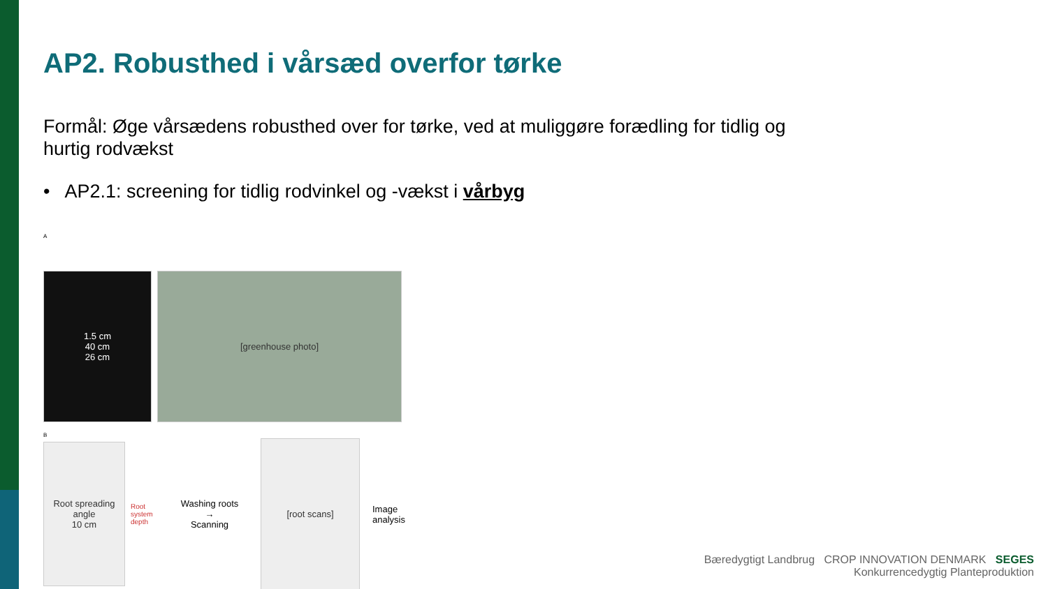AP2. Robusthed i vårsæd overfor tørke
Formål: Øge vårsædens robusthed over for tørke, ved at muliggøre forædling for tidlig og hurtig rodvækst
• AP2.1: screening for tidlig rodvinkel og -vækst i vårbyg
A
1.5 cm
40 cm
26 cm
[greenhouse photo]
B
Root spreading angle
10 cm
Root system depth
Washing roots
→
Scanning
[root scans]
Image
analysis
Bæredygtigt Landbrug CROP INNOVATION DENMARK SEGES
Konkurrencedygtig Planteproduktion